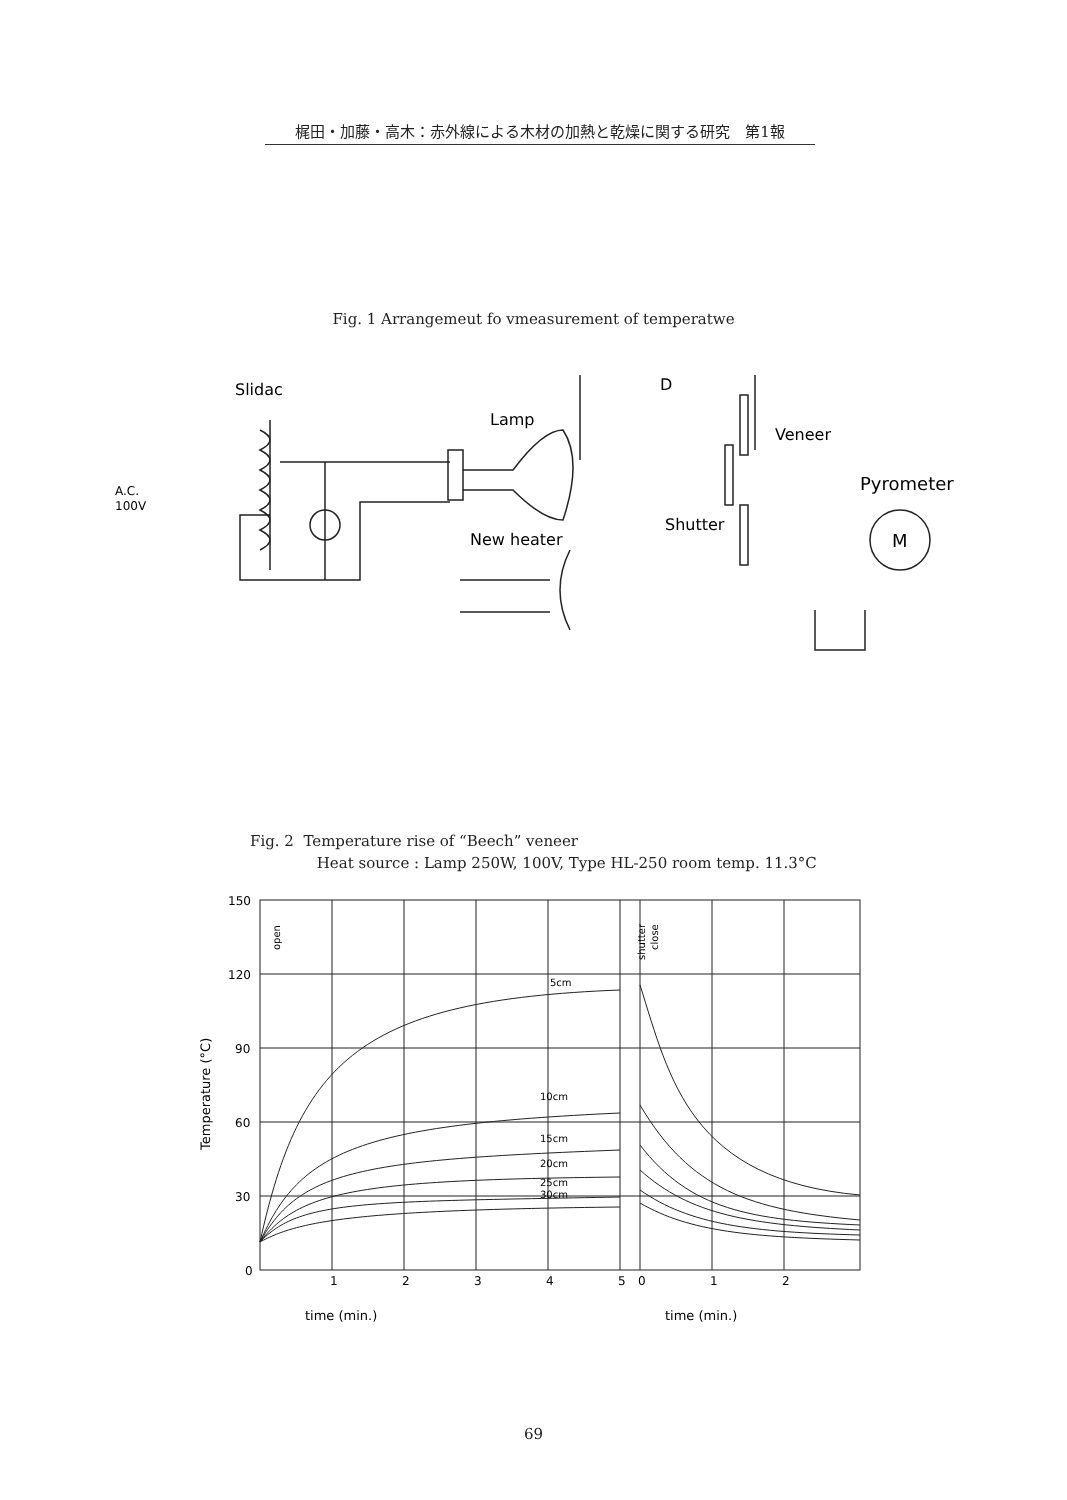梶田・加藤・高木：赤外線による木材の加熱と乾燥に関する研究　第1報
Fig. 1 Arrangemeut fo vmeasurement of temperatwe
Slidac
Lamp
A.C.
100V
New heater
D
Veneer
Shutter
Pyrometer
M
Fig. 2 Temperature rise of “Beech” veneer
Heat source : Lamp 250W, 100V, Type HL-250 room temp. 11.3°C
150
120
90
60
30
0
1
2
3
4
5
0
1
2
5cm
10cm
15cm
20cm
25cm
30cm
open
shutter
close
Temperature (°C)
time (min.)
time (min.)
69